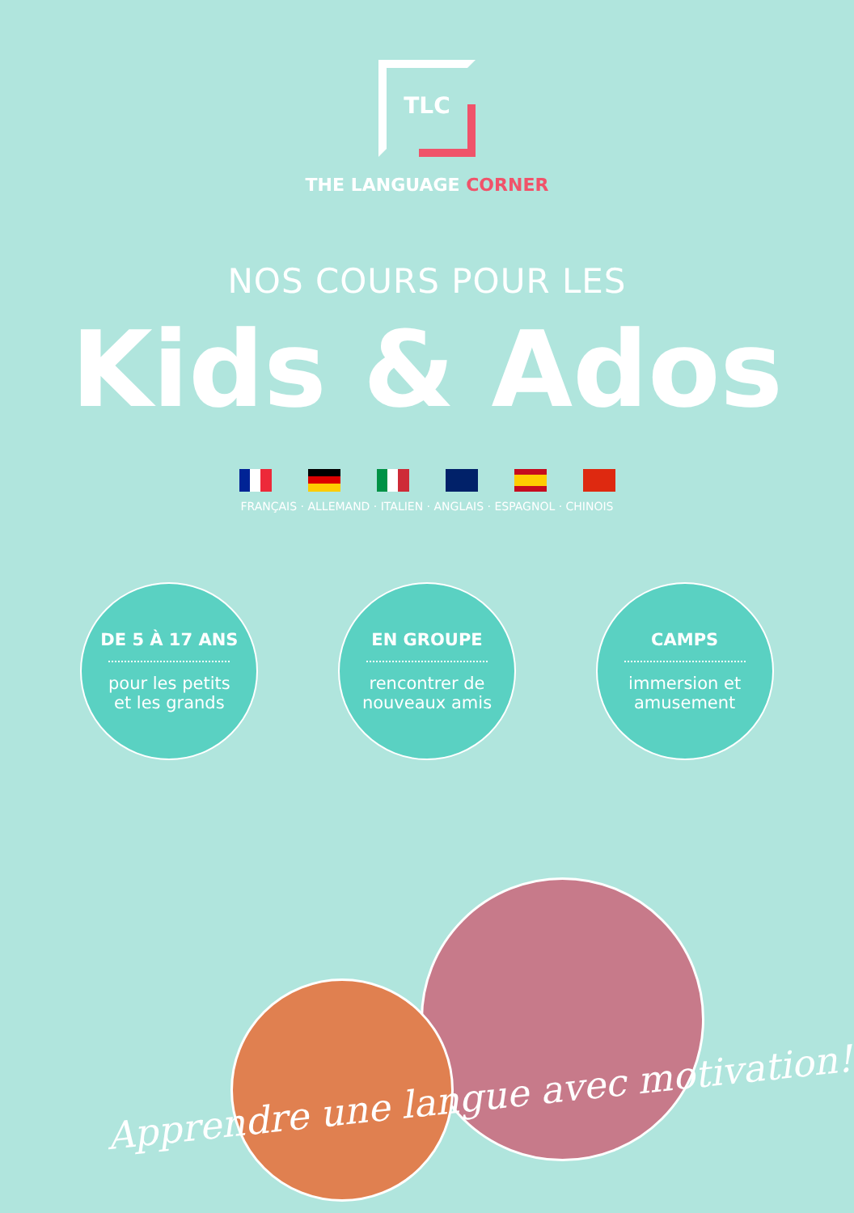TLC
THE LANGUAGE CORNER
NOS COURS POUR LES
Kids & Ados
FRANÇAIS · ALLEMAND · ITALIEN · ANGLAIS · ESPAGNOL · CHINOIS
DE 5 À 17 ANS
pour les petits
et les grands
EN GROUPE
rencontrer de
nouveaux amis
CAMPS
immersion et
amusement
Apprendre une langue avec motivation!